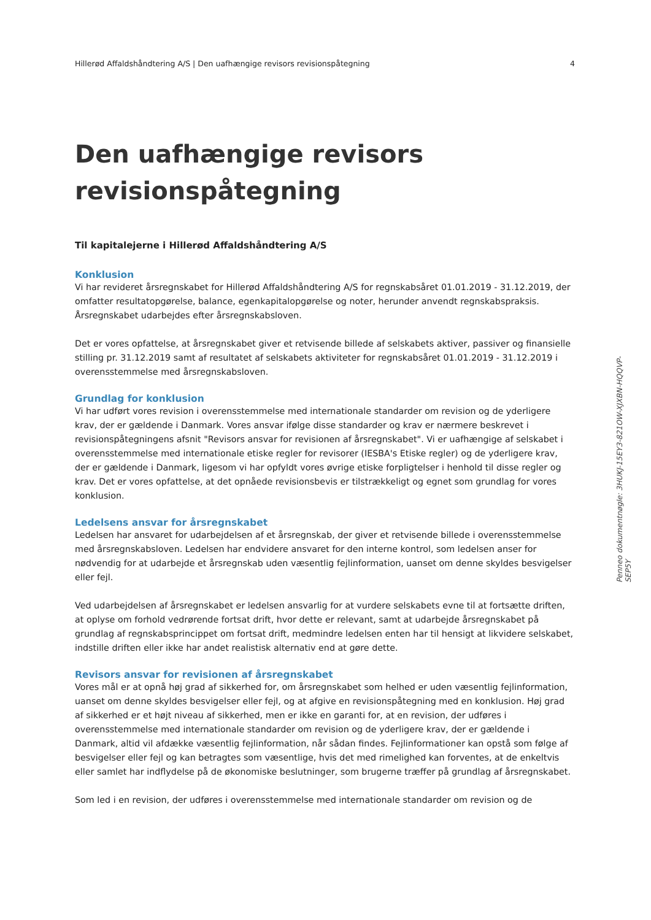Hillerød Affaldshåndtering A/S | Den uafhængige revisors revisionspåtegning 4
Den uafhængige revisors revisionspåtegning
Til kapitalejerne i Hillerød Affaldshåndtering A/S
Konklusion
Vi har revideret årsregnskabet for Hillerød Affaldshåndtering A/S for regnskabsåret 01.01.2019 - 31.12.2019, der omfatter resultatopgørelse, balance, egenkapitalopgørelse og noter, herunder anvendt regnskabspraksis. Årsregnskabet udarbejdes efter årsregnskabsloven.
Det er vores opfattelse, at årsregnskabet giver et retvisende billede af selskabets aktiver, passiver og finansielle stilling pr. 31.12.2019 samt af resultatet af selskabets aktiviteter for regnskabsåret 01.01.2019 - 31.12.2019 i overensstemmelse med årsregnskabsloven.
Grundlag for konklusion
Vi har udført vores revision i overensstemmelse med internationale standarder om revision og de yderligere krav, der er gældende i Danmark. Vores ansvar ifølge disse standarder og krav er nærmere beskrevet i revisionspåtegningens afsnit "Revisors ansvar for revisionen af årsregnskabet". Vi er uafhængige af selskabet i overensstemmelse med internationale etiske regler for revisorer (IESBA's Etiske regler) og de yderligere krav, der er gældende i Danmark, ligesom vi har opfyldt vores øvrige etiske forpligtelser i henhold til disse regler og krav. Det er vores opfattelse, at det opnåede revisionsbevis er tilstrækkeligt og egnet som grundlag for vores konklusion.
Ledelsens ansvar for årsregnskabet
Ledelsen har ansvaret for udarbejdelsen af et årsregnskab, der giver et retvisende billede i overensstemmelse med årsregnskabsloven. Ledelsen har endvidere ansvaret for den interne kontrol, som ledelsen anser for nødvendig for at udarbejde et årsregnskab uden væsentlig fejlinformation, uanset om denne skyldes besvigelser eller fejl.
Ved udarbejdelsen af årsregnskabet er ledelsen ansvarlig for at vurdere selskabets evne til at fortsætte driften, at oplyse om forhold vedrørende fortsat drift, hvor dette er relevant, samt at udarbejde årsregnskabet på grundlag af regnskabsprincippet om fortsat drift, medmindre ledelsen enten har til hensigt at likvidere selskabet, indstille driften eller ikke har andet realistisk alternativ end at gøre dette.
Revisors ansvar for revisionen af årsregnskabet
Vores mål er at opnå høj grad af sikkerhed for, om årsregnskabet som helhed er uden væsentlig fejlinformation, uanset om denne skyldes besvigelser eller fejl, og at afgive en revisionspåtegning med en konklusion. Høj grad af sikkerhed er et højt niveau af sikkerhed, men er ikke en garanti for, at en revision, der udføres i overensstemmelse med internationale standarder om revision og de yderligere krav, der er gældende i Danmark, altid vil afdække væsentlig fejlinformation, når sådan findes. Fejlinformationer kan opstå som følge af besvigelser eller fejl og kan betragtes som væsentlige, hvis det med rimelighed kan forventes, at de enkeltvis eller samlet har indflydelse på de økonomiske beslutninger, som brugerne træffer på grundlag af årsregnskabet.
Som led i en revision, der udføres i overensstemmelse med internationale standarder om revision og de
Penneo dokumentnøgle: 3HUKJ-15EY3-821OW-XJXBN-HQQVP-SEP5Y